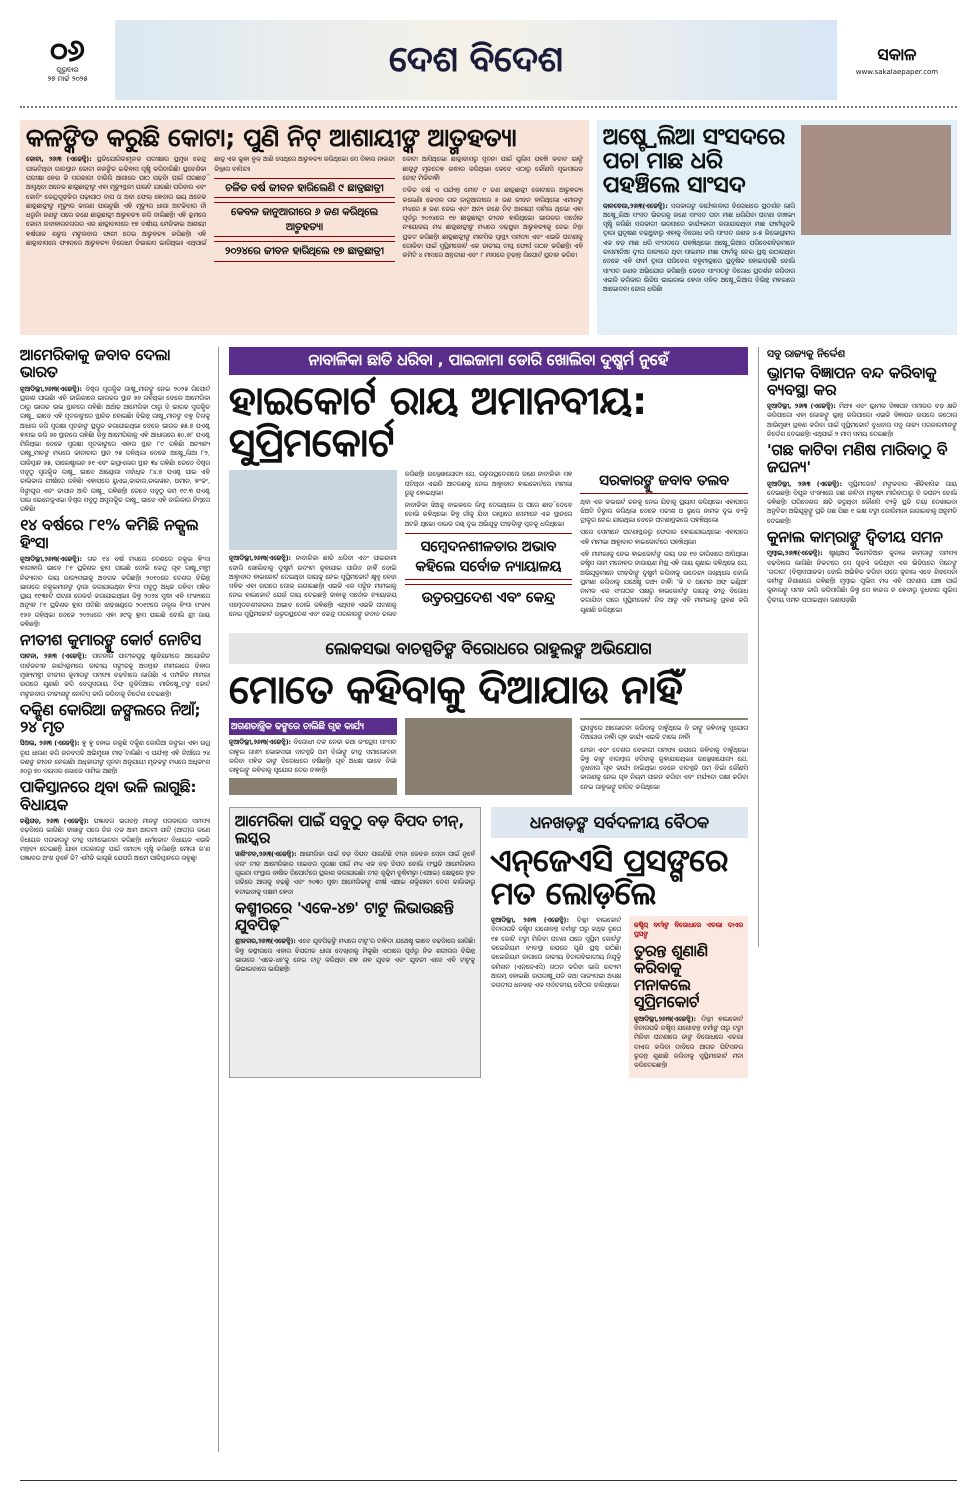୦୬
ଗୁରୁବାର
୨୭ ମାର୍ଚ୍ଚ ୨୦୨୫
ଦେଶ ବିଦେଶ
ସକାଳ
www.sakalaepaper.com
କଳଙ୍କିତ କରୁଛି କୋଟା; ପୁଣି ନିଟ୍ ଆଶାୟୀଙ୍କ ଆତ୍ମହତ୍ୟା
କୋଟା, ୨୬।୩ (ଏଜେନ୍ସି): ପ୍ରତିଯୋଗିତାମୂଳକ ପରୀକ୍ଷାର ପ୍ରମୁଖ କେନ୍ଦ୍ର ପାଲଟିଥିବା ରାଜସ୍ଥାନ କୋଟା କଳଙ୍କିତ ଇତିହାସ ସୃଷ୍ଟି କରିଚାଲିଛି। ପ୍ରବେଶିକା ପରୀକ୍ଷା ହେଉ କି ସରକାରୀ ଚାକିରି ଆଶାରେ ପାଠ ପଢ଼ିବା ପାଇଁ ଘରଛାଡ଼ି ଆସୁଥିବା ଅନେକ ଛାତ୍ରଛାତ୍ରୀଙ୍କ ଏହା ମୃତ୍ୟୁସ୍ଥଳୀ ପାଲଟି ଯାଉଛି। ପରିବାର ଏବଂ କୋଚିଂ କେନ୍ଦ୍ରଗୁଡ଼ିକର ପଢ଼ାପାଠ ଚାପ ଓ ଅବା ଫେଲ୍ ହେବାର ଭୟ ଅନେକ ଛାତ୍ରଛାତ୍ରୀଙ୍କ ମୃତ୍ୟୁର କାରଣ ପାଲଟୁଛି। ଏହି ମୃତ୍ୟୁର ଧାରା ଅଟକିବାର ନାଁ ଧରୁନି। ଜଣଙ୍କ ପରେ ଜଣେ ଛାତ୍ରଛାତ୍ରୀ ଆତ୍ମହତ୍ୟା କରି ଚାଲିଛନ୍ତି। ଏହି କ୍ରମରେ କୋଟା ଜବାହାରନଗରର ଏକ ଛାତ୍ରାବାସରେ ୧୭ ବର୍ଷୀୟ ମେଡିକାଲ ଆଶାୟୀ ହର୍ଷରାଜ ଶଙ୍କର ମଙ୍ଗଳବାର ଫାଶୀ ଦେଇ ଆତ୍ମହତ୍ୟା କରିଛନ୍ତି। ଏହି ଛାତ୍ରାବାସରେ ଫ୍ୟାନ୍‌ରେ ଆତ୍ମହତ୍ୟା ବିରୋଧୀ ଡିଭାଇସ ଲାଗିଥିଲା। ଏଥିପାଇଁ ଛାତ୍ର ଏକ ଲୁହା ହୁକ୍ ଆଣି ସେଥିରେ ଆତ୍ମହତ୍ୟା କରିଥିଲେ। ସେ ବିହାର ନାଳନ୍ଦା ଜିଲ୍ଲାର ବାସିନ୍ଦା।
ଚଳିତ ବର୍ଷ ଜୀବନ ହାରିଲେଣି ୯ ଛାତ୍ରଛାତ୍ରୀ
କେବଳ ଜାନୁଆରୀରେ ୬ ଜଣ କରିଥିଲେ ଆତ୍ମହତ୍ୟା
୨୦୨୪ରେ ଜୀବନ ହାରିଥିଲେ ୧୭ ଛାତ୍ରଛାତ୍ରୀ
କୋଟା ଆସିଥିଲେ। ଛାତ୍ରାବାସରୁ ସୂଚନା ପାଇଁ ପୁଲିସ ପହଞ୍ଚି କବାଟ ଭାଙ୍ଗି ଛାତ୍ରଙ୍କ ମୃତଦେହ ଉଦ୍ଧାର କରିଥିଲା। ତେବେ ଏଠାରୁ କୌଣସି ସୁଇସାଇଡ ନୋଟ୍ ମିଳିନାହିଁ।
ଚଳିତ ବର୍ଷ ଏ ପର୍ଯ୍ୟନ୍ତ ମୋଟ ୯ ଜଣ ଛାତ୍ରଛାତ୍ରୀ କୋଟାରେ ଆତ୍ମହତ୍ୟା କଲେଣି। କେବଳ ଗତ ଜାନୁଆରୀରେ ୬ ଜଣ ଜୀବନ ହାରିଥିଲେ। ଏମାନଙ୍କ ମଧ୍ୟରେ ୫ ଜଣ ଜେଇ ଏବଂ ଅନ୍ୟ ଜଣେ ନିଟ୍ ଆଶାୟୀ ସାମିଲ ଥିଲେ। ଏହା ପୂର୍ବରୁ ୨୦୨୪ରେ ୧୭ ଛାତ୍ରଛାତ୍ରୀ ଜୀବନ ହାରିଥିଲେ। ଭାରତର ସର୍ବୋଚ୍ଚ ନ୍ୟାୟାଳୟ ମଧ୍ୟ ଛାତ୍ରଛାତ୍ରୀଙ୍କ ମଧ୍ୟରେ ବଢ଼ୁଥିବା ଆତ୍ମହତ୍ୟାକୁ ନେଇ ଚିନ୍ତା ପ୍ରକଟ କରିଛନ୍ତି। ଛାତ୍ରଛାତ୍ରୀଙ୍କ ମାନସିକ ସ୍ୱାସ୍ଥ୍ୟ ସମସ୍ୟା ଏବଂ ଏଭଳି ଘଟଣାକୁ ରୋକିବା ପାଇଁ ସୁପ୍ରିମକୋର୍ଟ ଏକ ଜାତୀୟ ଟାସ୍କ ଫୋର୍ସ ଗଠନ କରିଛନ୍ତି। ଏହି କମିଟି ୪ ମାସରେ ଅନ୍ତରୀଣ ଏବଂ ୮ ମାସରେ ଚୂଡ଼ାନ୍ତ ରିପୋର୍ଟ ପ୍ରଦାନ କରିବ।
ଅଷ୍ଟ୍ରେଲିଆ ସଂସଦରେ ପଚା ମାଛ ଧରି ପହଞ୍ଚିଲେ ସାଂସଦ
କାନବେରା,୨୬।୩(ଏଜେନ୍ସି): ସରକାରଙ୍କ କାର୍ଯ୍ୟକଳାପ ବିରୋଧରେ ପ୍ରଦର୍ଶନ ଲାଗି ଅଷ୍ଟ୍ରେଲିଆ ସଂସଦ ଭିତରକୁ ଜଣେ ସାଂସଦ ପଚା ମାଛ ଧରିଯିବା ଘଟଣା ଚାଞ୍ଚଲ୍ୟ ସୃଷ୍ଟି କରିଛି। ସରକାରୀ ଭରସାରେ କାର୍ଯ୍ୟକାରୀ କରାଯାଉଥିବା ମାଛ ଫାର୍ମଗୁଡ଼ିକ ଦ୍ୱାରା ପ୍ରଦୂଷଣ ବଢ଼ୁଥିବାରୁ ଏହାକୁ ବିରୋଧ କରି ସାଂସଦ ଜଣକ ୪-୫ କିଲୋଗ୍ରାମର ଏକ ବଡ଼ ମାଛ ଧରି ସଂସଦରେ ପହଞ୍ଚିଥିଲେ। ଅଷ୍ଟ୍ରେଲିଆର ପରିବେଶବିତ୍‌ମାନେ ତାସମାନିଆ ଦ୍ୱୀପ ରାଜ୍ୟରେ ଥିବା ସାଲମନ ମାଛ ଫାର୍ମକୁ ନେଇ ପ୍ରଶ୍ନ ଉଠାଉଥିବା ବେଳେ ଏହି ଫାର୍ମ ଦ୍ୱାରା ପରିବେଶ ବହୁମାତ୍ରାରେ ପ୍ରଦୂଷିତ ହୋଇପଡ଼ିଛି ବୋଲି ସାଂସଦ ଜଣକ ଅଭିଯୋଗ କରିଛନ୍ତି। ତେବେ ସାଂସଦଙ୍କ ବିରୋଧ ପ୍ରଦର୍ଶନ କରିବାର ଏଭଳି ତରିକାର ଭିଡିଓ ଭାଇରାଲ ହେବା ସହିତ ଅଷ୍ଟ୍ରେଲିଆର ବିଭିନ୍ନ ମହଲରେ ଆଲୋଚନା ଜୋର ଧରିଛି।
ଆମେରିକାକୁ ଜବାବ ଦେଲା ଭାରତ
ନୂଆଦିଲ୍ଲୀ,୨୬।୩(ଏଜେନ୍ସି): ବିଶ୍ୱର ସୁରକ୍ଷିତ ରାଷ୍ଟ୍ରମାନଙ୍କୁ ନେଇ ୨୦୨୫ ରିପୋର୍ଟ ପ୍ରକାଶ ପାଇଛି। ଏହି ତାଲିକାରେ ଭାରତର ସ୍ଥାନ ୬୬ ରହିଥିଲା ବେଳେ ଆମେରିକା ଠାରୁ ଭାରତ ଭଲ ସ୍ଥାନରେ ରହିଛି। ଅର୍ଥାତ୍ ଆମେରିକା ଠାରୁ ବି ଭାରତ ସୁରକ୍ଷିତ ରାଷ୍ଟ୍ର ଭାବେ ଏହି ସୂଚକାଙ୍କରେ ସ୍ଥାନିତ ହୋଇଛି। ବିଭିନ୍ନ ରାଷ୍ଟ୍ରମାନଙ୍କ ବହୁ ଦିଗକୁ ଆଧାର କରି ସୁରକ୍ଷା ସୂଚକାଙ୍କ ପ୍ରସ୍ତୁତ କରାଯାଇଥିଲା ବେଳେ ଭାରତ ୫୫.୭ ପଏଣ୍ଟ ହାସଲ କରି ୬୬ ସ୍ଥାନରେ ରହିଛି। କିନ୍ତୁ ଆମେରିକାକୁ ଏହି ଆଧାରରେ ୫୦.୭୮ ପଏଣ୍ଟ ମିଳିଥିଲା ବେଳେ ସୁରକ୍ଷା ସୂଚକାଙ୍କରେ ଏହାର ସ୍ଥାନ ୮୯ ରହିଛି। ଅନ୍ୟାନ୍ୟ ରାଷ୍ଟ୍ରମାନଙ୍କ ମଧ୍ୟରେ କାନାଡାର ସ୍ଥାନ ୨୫ ରହିଥିଲା ବେଳେ ଅଷ୍ଟ୍ରେଲିଆ ୮୨, ପାକିସ୍ତାନ ୬୫, ପାଲେଷ୍ଟାଇନ ୬୧ ଏବଂ ଇସ୍ରାଏଲର ସ୍ଥାନ ୩୪ ରହିଛି। ତେବେ ବିଶ୍ୱର ସବୁଠୁ ସୁରକ୍ଷିତ ରାଷ୍ଟ୍ର ଭାବେ ଆଣ୍ଡୋରା ସର୍ବାଧିକ ୮୪.୭ ପଏଣ୍ଟ ପାଇ ଏହି ତାଲିକାର ଶୀର୍ଷରେ ରହିଛି। ଏହାପରେ ୟୁଏଇ,କାତାର,ତାଇୱାନ, ଓମାନ, ହଂକଂ, ସିଙ୍ଗାପୁର ଏବଂ ଜାପାନ ଆଦି ରାଷ୍ଟ୍ର ରହିଛନ୍ତି। ତେବେ ସବୁଠୁ କମ୍ ୧୯.୩ ପଏଣ୍ଟ ପାଇ ଭେନେଜୁଏଲା ବିଶ୍ୱର ସବୁଠୁ ଅସୁରକ୍ଷିତ ରାଷ୍ଟ୍ର ଭାବେ ଏହି ତାଲିକାର ନିମ୍ନରେ ରହିଛି।
୧୪ ବର୍ଷରେ ୮୧% କମିଛି ନକ୍ସଲ ହିଂସା
ନୂଆଦିଲ୍ଲୀ,୨୬।୩(ଏଜେନ୍ସି): ଗତ ୧୪ ବର୍ଷ ମଧ୍ୟରେ ଦେଶରେ ନକ୍ସଲ ହିଂସା ହାରାହାରି ଭାବେ ୮୧ ପ୍ରତିଶତ ହ୍ରାସ ପାଇଛି ବୋଲି କେନ୍ଦ୍ର ଗୃହ ରାଷ୍ଟ୍ରମନ୍ତ୍ରୀ ନିତ୍ୟାନନ୍ଦ ରାୟ ରାଜ୍ୟସଭାକୁ ଅବଗତ କରିଛନ୍ତି। ୨୦୧୦ରେ ଦେଶର ବିଭିନ୍ନ ଭାଗରେ ନକ୍ସଲମାନଙ୍କ ଦ୍ୱାରା କରାଯାଇଥିବା ହିଂସା ସବୁଠୁ ଅଧିକ ରହିବା ସହିତ ପ୍ରାୟ ୧୯୩୬ଟି ଘଟଣା ରେକର୍ଡ କରାଯାଇଥିଲା। କିନ୍ତୁ ୨୦୨୪ ସୁଦ୍ଧା ଏହି ସଂଖ୍ୟାରେ ଅନ୍ୟୂନ ୮୧ ପ୍ରତିଶତ ହ୍ରାସ ଘଟିଛି। ଝାଡ଼ଖଣ୍ଡରେ ୨୦୧୯ରେ ନକ୍ସଲ ହିଂସା ସଂଖ୍ୟା ୧୬୬ ରହିଥିଲା ବେଳେ ୨୦୨୪ରେ ଏହା ୬୯କୁ ହ୍ରାସ ପାଇଛି ବୋଲି ଶ୍ରୀ ରାୟ କହିଛନ୍ତି।
ନୀତୀଶ କୁମାରଙ୍କୁ କୋର୍ଟ ନୋଟିସ
ପାଟନା, ୨୬।୩ (ଏଜେନ୍ସି): ପାଟନାର ପାଟୀଳପୁତ୍ର ଷ୍ଟାଡିୟମରେ ଆୟୋଜିତ ସାର୍ବଜନୀନ କାର୍ଯ୍ୟକ୍ରମରେ ଜାତୀୟ ସଙ୍ଗୀତକୁ ଅସମ୍ମାନ ମାମଲାରେ ବିହାର ମୁଖ୍ୟମନ୍ତ୍ରୀ ନୀତୀଶ କୁମାରଙ୍କ ସମସ୍ୟା ବଢ଼ିବାରେ ଲାଗିଛି। ଏ ସମ୍ପର୍କିତ ମାମଲା ଉପରେ ଶୁଣାଣି କରି ବେଗୁସରାୟ ଚିଫ୍ ଜୁଡିସିଆଲ ମାଜିଷ୍ଟ୍ରେଟଙ୍କ କୋର୍ଟ ମଙ୍ଗଳବାର ନୀତୀଶଙ୍କୁ ନୋଟିସ୍ ଜାରି କରିବାକୁ ନିର୍ଦ୍ଦେଶ ଦେଇଛନ୍ତି।
ଦକ୍ଷିଣ କୋରିଆ ଜଙ୍ଗଲରେ ନିଆଁ; ୨୪ ମୃତ
ସିଓଲ, ୨୬।୩ (ଏଜେନ୍ସି): ହୁ ହୁ ହୋଇ ଜଳୁଛି ଦକ୍ଷିଣ କୋରିଆ ଜଙ୍ଗଲ। ଏହା ଉଗ୍ର ରୂପ ଧାରଣ କରି ଜନବସତି ଅଭିମୁଖେ ମାଡ଼ି ଚାଲିଛି। ଏ ପର୍ଯ୍ୟନ୍ତ ଏହି ନିଆଁରେ ୨୪ ଜଣଙ୍କ ଜୀବନ ନେଲାଣି। ଅଧିକାରୀଙ୍କ ସୂଚନା ଅନୁଯାୟୀ ମୃତକଙ୍କ ମଧ୍ୟରେ ଅଧିକାଂଶ ୬୦ରୁ ୭୦ ବୟସର ଲୋକେ ସାମିଲ ଅଛନ୍ତି।
ପାକିସ୍ତାନରେ ଥିବା ଭଳି ଲାଗୁଛି: ବିଧାୟକ
ଚଣ୍ଡିଗଡ଼, ୨୬।୩ (ଏଜେନ୍ସି): ପଞ୍ଜାବର ଭଗବନ୍ତ ମାନଙ୍କ ସରକାରର ସମସ୍ୟା ବଢ଼ିବାରେ ଲାଗିଛି। ବାଖାଙ୍କ ପରେ ନିଜ ଦଳ ଆମ ଆଦମୀ ପାର୍ଟି (ଆପ)ର ଜଣେ ବିଧାୟକ ସରକାରଙ୍କୁ ତୀବ୍ର ସମାଲୋଚନା କରିଛନ୍ତି। ଧର୍ମକୋଟ ବିଧାୟକ ଏଭଳି ମନ୍ତବ୍ୟ ଦେଇଛନ୍ତି ଯାହା ସରକାରଙ୍କ ପାଇଁ ସମସ୍ୟା ସୃଷ୍ଟି କରିଛନ୍ତି। ମୋଗା କ'ଣ ପଞ୍ଜାବର ଅଂଶ ନୁହେଁ କି? ଏମିତି ଲାଗୁଛି ଯେପରି ଆମେ ପାକିସ୍ତାନରେ ରହୁଛୁ।
ନାବାଳିକା ଛାତି ଧରିବା , ପାଇଜାମା ଡୋରି ଖୋଲିବା ଦୁଷ୍କର୍ମ ନୁହେଁ
ହାଇକୋର୍ଟ ରାୟ ଅମାନବୀୟ: ସୁପ୍ରିମକୋର୍ଟ
ନୂଆଦିଲ୍ଲୀ,୨୬।୩(ଏଜେନ୍ସି): ନାବାଳିକା ଛାତି ଧରିବା ଏବଂ ପାଇଜାମା ଡୋରି ଖୋଲିବାକୁ ଦୁଷ୍କର୍ମ ଉଦ୍ୟମ କୁହାଯାଇ ପାରିବ ନାହିଁ ବୋଲି ଆହ୍ଲାବାଦ ହାଇକୋର୍ଟ ଦେଇଥିବା ରାୟକୁ ନେଇ ସୁପ୍ରିମକୋର୍ଟ କ୍ଷୁବ୍ଧ ହେବା ସହିତ ଏହା ଉପରେ ରୋକ୍ ଲଗାଇଛନ୍ତି। ଏଭଳି ଏକ ସଙ୍ଗିନ ମାମଲାକୁ ନେଇ ହାଇକୋର୍ଟ ଯେଉଁ ରାୟ ଦେଇଛନ୍ତି ତାହାକୁ ସର୍ବୋଚ୍ଚ ନ୍ୟାୟାଳୟ ସମ୍ବେଦନଶୀଳତାର ଅଭାବ ବୋଲି କହିଛନ୍ତି। ଏଥିସହ ଏଭଳି ଘଟଣାକୁ ନେଇ ସୁପ୍ରିମକୋର୍ଟ ଉତ୍ତରପ୍ରଦେଶ ଏବଂ କେନ୍ଦ୍ର ସରକାରଙ୍କୁ ଜବାବ ତଲବ କରିଛନ୍ତି। ଉଲ୍ଲେଖଯୋଗ୍ୟ ଯେ, ଉତ୍ତରପ୍ରଦେଶରେ ଜଣେ ନାବାଳିକା ସହ ଘଟିଥିବା ଏଭଳି ଆଚରଣକୁ ନେଇ ଆହ୍ଲାବାଦ ହାଇକୋର୍ଟରେ ମାମଲା ରୁଜୁ ହୋଇଥିଲା।
ନାବାଳିକା ଝିଅକୁ ବାଇକରେ ଲିଫ୍ଟ ଦେଇଥିଲେ ଓ ଘରେ ଛାଡ଼ି ଦେବେ ବୋଲି କହିଥିଲେ। କିନ୍ତୁ ଗାଁକୁ ଯିବା ରାସ୍ତାରେ ସେମାନେ ଏକ ସ୍ଥାନରେ ଅଟକି ଥିଲେ। ବାଇକ ରଖି ଦୁଇ ଅଭିଯୁକ୍ତ ପୀଡ଼ିତାଙ୍କ ସ୍ତନକୁ ଧରିଥିଲେ।
ସମ୍ବେଦନଶୀଳତାର ଅଭାବ କହିଲେ ସର୍ବୋଚ୍ଚ ନ୍ୟାୟାଳୟ
ଉତ୍ତରପ୍ରଦେଶ ଏବଂ କେନ୍ଦ୍ର ସରକାରଙ୍କୁ ଜବାବ ତଲବ
ଥିବା ଏକ କଲଭର୍ଟ ତଳକୁ ନେଇ ଯିବାକୁ ପ୍ରୟାସ କରିଥିଲେ। ଏହାପରେ ଝିଅଟି ଚିତ୍କାର କରିଥିଲା ବେଳେ ସତୀଶ ଓ ଭୁରେ ନାମକ ଦୁଇ ବ୍ୟକ୍ତି ଟ୍ରାକ୍ଟର ନେଇ ଯାଉଥିଲା ବେଳେ ଘଟଣାସ୍ଥଳରେ ପହଞ୍ଚିଥିଲେ।
ପରେ ସେମାନେ ଘଟଣାସ୍ଥଳରୁ ଫେରାର ହୋଇଯାଇଥିଲେ। ଏହାପରେ ଏହି ମାମଲା ଆହ୍ଲାବାଦ ହାଇକୋର୍ଟରେ ପହଞ୍ଚିଥିଲା।
ଏହି ମାମଲାକୁ ନେଇ ହାଇକୋର୍ଟଙ୍କ ରାୟ ଗତ ୧୭ ତାରିଖରେ ଆସିଥିଲା। ଜଷ୍ଟିସ ରାମ ମନୋହର ନାରାୟଣ ମିଶ୍ର ଏହି ରାୟ ଶୁଣାଇ କହିଥିଲେ ଯେ, ଅଭିଯୁକ୍ତମାନେ ପୀଡ଼ିତାଙ୍କୁ ଦୁଷ୍କର୍ମ କରିବାକୁ ଉଦ୍ଦେଶ୍ୟ ରଖିଥିଲେ ବୋଲି ପ୍ରମାଣ କରିବାକୁ ଯଥେଷ୍ଟ ତଥ୍ୟ ନାହିଁ। 'ୱି ଦ ଓମେନ ଅଫ୍ ଇଣ୍ଡିଆ' ନାମକ ଏକ ସଂଗଠନ ପକ୍ଷରୁ ହାଇକୋର୍ଟଙ୍କ ରାୟକୁ ତୀବ୍ର ବିରୋଧ କରାଯିବା ପରେ ସୁପ୍ରିମକୋର୍ଟ ନିଜ ଆଡୁ ଏହି ମାମଲାକୁ ଗ୍ରହଣ କରି ଶୁଣାଣି କରିଥିଲେ।
ଲୋକସଭା ବାଚସ୍ପତିଙ୍କ ବିରୋଧରେ ରାହୁଲଙ୍କ ଅଭିଯୋଗ
ମୋତେ କହିବାକୁ ଦିଆଯାଉ ନାହିଁ
ଅଗଣତାନ୍ତ୍ରିକ ଢଙ୍ଗରେ ଚାଲିଛି ଗୃହ କାର୍ଯ୍ୟ
ନୂଆଦିଲ୍ଲୀ,୨୬।୩(ଏଜେନ୍ସି): ବିରୋଧୀ ଦଳ ନେତା ତଥା କଂଗ୍ରେସ ସାଂସଦ ରାହୁଲ ଗାନ୍ଧୀ ଲୋକସଭା ବାଚସ୍ପତି ଓମ୍ ବିର୍ଲାଙ୍କୁ ତୀବ୍ର ସମାଲୋଚନା କରିବା ସହିତ ତାଙ୍କ ବିରୋଧରେ ବର୍ଷିଛନ୍ତି। ଗୃହ ଅଧକ୍ଷ ଭାବେ ବିର୍ଲା ରାହୁଲଙ୍କୁ କହିବାକୁ ସୁଯୋଗ ଦେଉ ନାହାନ୍ତି।
ପ୍ରସଙ୍ଗରେ ଆଲୋଚନା କରିବାକୁ ଚାହୁଁଥିଲେ ବି ତାଙ୍କୁ କହିବାକୁ ସୁଯୋଗ ଦିଆଯାଉ ନାହିଁ। ଗୃହ କାର୍ଯ୍ୟ ଏଭଳି ଚାଲେ ନାହିଁ।
ମେଳା ଏବଂ ଦେଶର ବେକାରୀ ସମସ୍ୟା ଉପରେ କହିବାକୁ ଚାହୁଁଥିଲେ। କିନ୍ତୁ ତାଙ୍କୁ ବାରମ୍ବାର ବସିବାକୁ କୁହାଯାଉଥିଲା। ଉଲ୍ଲେଖଯୋଗ୍ୟ ଯେ, ବୁଧବାର ଗୃହ କାର୍ଯ୍ୟ ଚାଲିଥିଲା ବେଳେ ବାଚସ୍ପତି ଓମ୍ ବିର୍ଲା କୌଣସି କାରଣକୁ ନେଇ ଗୃହ ନିୟମ ପାଳନ କରିବା ଏବଂ ମର୍ଯ୍ୟାଦା ରକ୍ଷା କରିବା ନେଇ ରାହୁଲଙ୍କୁ ତାଗିଦ୍ କରିଥିଲେ।
ଆମେରିକା ପାଇଁ ସବୁଠୁ ବଡ଼ ବିପଦ ଚୀନ୍, ଲସ୍କର
ୱାଶିଂଟନ,୨୬।୩(ଏଜେନ୍ସି): ଆମେରିକା ପାଇଁ ବଡ଼ ବିପଦ ପାଲଟିଛି ଚୀନ୍। କେବଳ ସେନା ପାଇଁ ନୁହେଁ ବରଂ ଚୀନ୍ ଆମେରିକାର ସାଇବର ସୁରକ୍ଷା ପାଇଁ ମଧ୍ୟ ଏକ ବଡ଼ ବିପଦ ବୋଲି ସଂପ୍ରତି ଆମେରିକାର ଗୁଇନ୍ଦା ସଂସ୍ଥାର ବାର୍ଷିକ ରିପୋର୍ଟରେ ପ୍ରକାଶ କରାଯାଇଛି। ଚୀନ୍ କୃତ୍ରିମ ବୁଦ୍ଧିମତ୍ତା (ଏଆଇ) କ୍ଷେତ୍ରରେ ଦ୍ରୁତ ଗତିରେ ଆଗକୁ ବଢ଼ୁଛି ଏବଂ ୨୦୩୦ ସୁଦ୍ଧା ଆମେରିକାଙ୍କୁ ଶୀର୍ଷ ଏଆଇ ଶକ୍ତିଶାଳୀ ଦେଶ ତାଲିକାରୁ ହଟାଇବାକୁ ସକ୍ଷମ ହେବ।
କଶ୍ମୀରରେ 'ଏକେ-୪୭' ଟାଟୁ ଲିଭାଉଛନ୍ତି ଯୁବପିଢ଼ି
ଶ୍ରୀନଗର,୨୬।୩(ଏଜେନ୍ସି): ଏବେ ଯୁବପିଢ଼ିଙ୍କ ମଧ୍ୟରେ ଟାଟୁ'ର ଚାହିଦା ଯଥେଷ୍ଟ ଭାବେ ବଢ଼ିବାରେ ଲାଗିଛି। କିନ୍ତୁ କଶ୍ମୀରରେ ଏହାର ବିପରୀତ ଧାରା ଦେଖିବାକୁ ମିଳୁଛି। ଏଠାରେ ପୂର୍ବରୁ ନିଜ ଶରୀରର ବିଭିନ୍ନ ଭାଗରେ 'ଏକେ-୪୭'କୁ ନେଇ ଟାଟୁ କରିଥିବା ଶହ ଶହ ଯୁବକ ଏବଂ ଯୁବତୀ ଏବେ ଏହି ଟାଟୁକୁ ଲିଭାଇବାରେ ଲାଗିଛନ୍ତି।
ଧନଖଡ଼ଙ୍କ ସର୍ବଦଳୀୟ ବୈଠକ
ଏନ୍‌ଜେଏସି ପ୍ରସଙ୍ଗରେ ମତ ଲୋଡ଼ିଲେ
ନୂଆଦିଲ୍ଲୀ, ୨୬।୩ (ଏଜେନ୍ସି): ଦିଲ୍ଲୀ ହାଇକୋର୍ଟ ବିଚାରପତି ଜଷ୍ଟିସ ଯଶୋବନ୍ତ ବର୍ମାଙ୍କ ଘରୁ କଥିତ ରୂପେ ୧୫ କୋଟି ଟଙ୍କା ମିଳିବା ଘଟଣା ପରେ ସୁପ୍ରିମ କୋର୍ଟଙ୍କ କଲେଜିୟମ ବ୍ୟବସ୍ଥା ଉପରେ ପୁଣି ପ୍ରଶ୍ନ ଉଠିଛି। କଲେଜିୟମ ଜାଗାରେ ଜାତୀୟ ବିଚାରବିଭାଗୀୟ ନିଯୁକ୍ତି କମିଶନ (ଏନ୍‌ଜେଏସି) ଗଠନ କରିବା ଲାଗି ଉଦ୍ୟମ ଆରମ୍ଭ ହୋଇଛି। ଉପରାଷ୍ଟ୍ରପତି ତଥା ରାଜ୍ୟସଭା ଅଧ୍ୟକ୍ଷ ଜଗଦୀପ ଧନଖଡ଼ ଏକ ସର୍ବଦଳୀୟ ବୈଠକ ଡାକିଥିଲେ।
ଜଷ୍ଟିସ୍ ବର୍ମାଙ୍କ ବିରୋଧରେ ଏତଲା ଦାଏର ପ୍ରସଙ୍ଗ
ତୁରନ୍ତ ଶୁଣାଣି କରିବାକୁ ମନାକଲେ ସୁପ୍ରିମକୋର୍ଟ
ନୂଆଦିଲ୍ଲୀ,୨୬।୩(ଏଜେନ୍ସି): ଦିଲ୍ଲୀ ହାଇକୋର୍ଟ ବିଚାରପତି ଜଷ୍ଟିସ୍ ଯଶୋବନ୍ତ ବର୍ମାଙ୍କ ଘରୁ ଟଙ୍କା ମିଳିବା ଘଟଣାରେ ତାଙ୍କ ବିରୋଧରେ ଏତଲା ଦାଏର କରିବା ଦାବିରେ ଆଗତ ପିଟିସନର ତୁରନ୍ତ ଶୁଣାଣି କରିବାକୁ ସୁପ୍ରିମକୋର୍ଟ ମନା କରିଦେଇଛନ୍ତି।
ସବୁ ରାଜ୍ୟକୁ ନିର୍ଦ୍ଦେଶ
ଭ୍ରାମକ ବିଜ୍ଞାପନ ବନ୍ଦ କରିବାକୁ ବ୍ୟବସ୍ଥା କର
ନୂଆଦିଲ୍ଲୀ, ୨୬।୩ (ଏଜେନ୍ସି): ମିଥ୍ୟା ଏବଂ ଭ୍ରାମକ ବିଜ୍ଞାପନ ସମାଜର ବଡ଼ କ୍ଷତି କରିପାରେ। ଏହା ଲୋକଙ୍କୁ ଭ୍ରାନ୍ତ କରିପାରେ। ଏଭଳି ବିଜ୍ଞାପନ ଉପରେ କଠୋର ଆଭିମୁଖ୍ୟ ଗ୍ରହଣ କରିବା ପାଇଁ ସୁପ୍ରିମକୋର୍ଟ ବୁଧବାର ସବୁ ରାଜ୍ୟ ସରକାରମାନଙ୍କୁ ନିର୍ଦ୍ଦେଶ ଦେଇଛନ୍ତି। ଏଥିପାଇଁ ୨ ମାସ ସମୟ ଦେଇଛନ୍ତି।
'ଗଛ କାଟିବା ମଣିଷ ମାରିବାଠୁ ବି ଜଘନ୍ୟ'
ନୂଆଦିଲ୍ଲୀ, ୨୬।୩ (ଏଜେନ୍ସି): ସୁପ୍ରିମକୋର୍ଟ ମଙ୍ଗଳବାର ଐତିହାସିକ ରାୟ ଦେଇଛନ୍ତି। ବିପୁଳ ସଂଖ୍ୟାରେ ଗଛ କାଟିବା ମନୁଷ୍ୟ ମାରିବାଠାରୁ ବି ଜଘନ୍ୟ ବୋଲି କହିଛନ୍ତି। ପରିବେଶର କ୍ଷତି କରୁଥିବା କୌଣସି ବ୍ୟକ୍ତି ପ୍ରତି ଦୟା ଦେଖାଇବା ଅନୁଚିତ। ଅଭିଯୁକ୍ତଙ୍କୁ ପ୍ରତି ଗଛ ପିଛା ୧ ଲକ୍ଷ ଟଙ୍କା ଜୋରିମାନା ଲଗାଇବାକୁ ଅନୁମତି ଦେଇଛନ୍ତି।
କୁନାଲ କାମ୍‌ରାଙ୍କୁ ଦ୍ୱିତୀୟ ସମନ
ମୁମ୍ବାଇ,୨୬।୩(ଏଜେନ୍ସି): ଷ୍ଟାଣ୍ଡଅପ୍ କମେଡିଆନ କୁନାଲ କାମ୍‌ରାଙ୍କ ସମସ୍ୟା ବଢ଼ିବାରେ ଲାଗିଛି। ନିକଟରେ ସେ ଗୁଡ଼ିଏ କରିଥିବା ଏକ ଭିଡିଓରେ ସିନ୍ଦେଙ୍କୁ 'ଗଦ୍ଦାର' (ବିଶ୍ୱାସଘାତକ) ବୋଲି ଅଭିହିତ କରିବା ପରେ କୁନାଲ ଏବେ ଶିବସେନା କର୍ମୀଙ୍କ ନିଶାଣରେ ରହିଛନ୍ତି। ମୁମ୍ବାଇ ପୁଲିସ ମଧ୍ୟ ଏହି ଘଟଣାର ଯାଞ୍ଚ ପାଇଁ କୁନାଲଙ୍କୁ ସମନ ଜାରି କରିସାରିଛି। କିନ୍ତୁ ସେ ହାଜର ନ ହେବାରୁ ବୁଧବାର ପୁଲିସ ଦ୍ୱିତୀୟ ସମନ ପଠାଇଥିବା ଜଣାପଡ଼ିଛି।